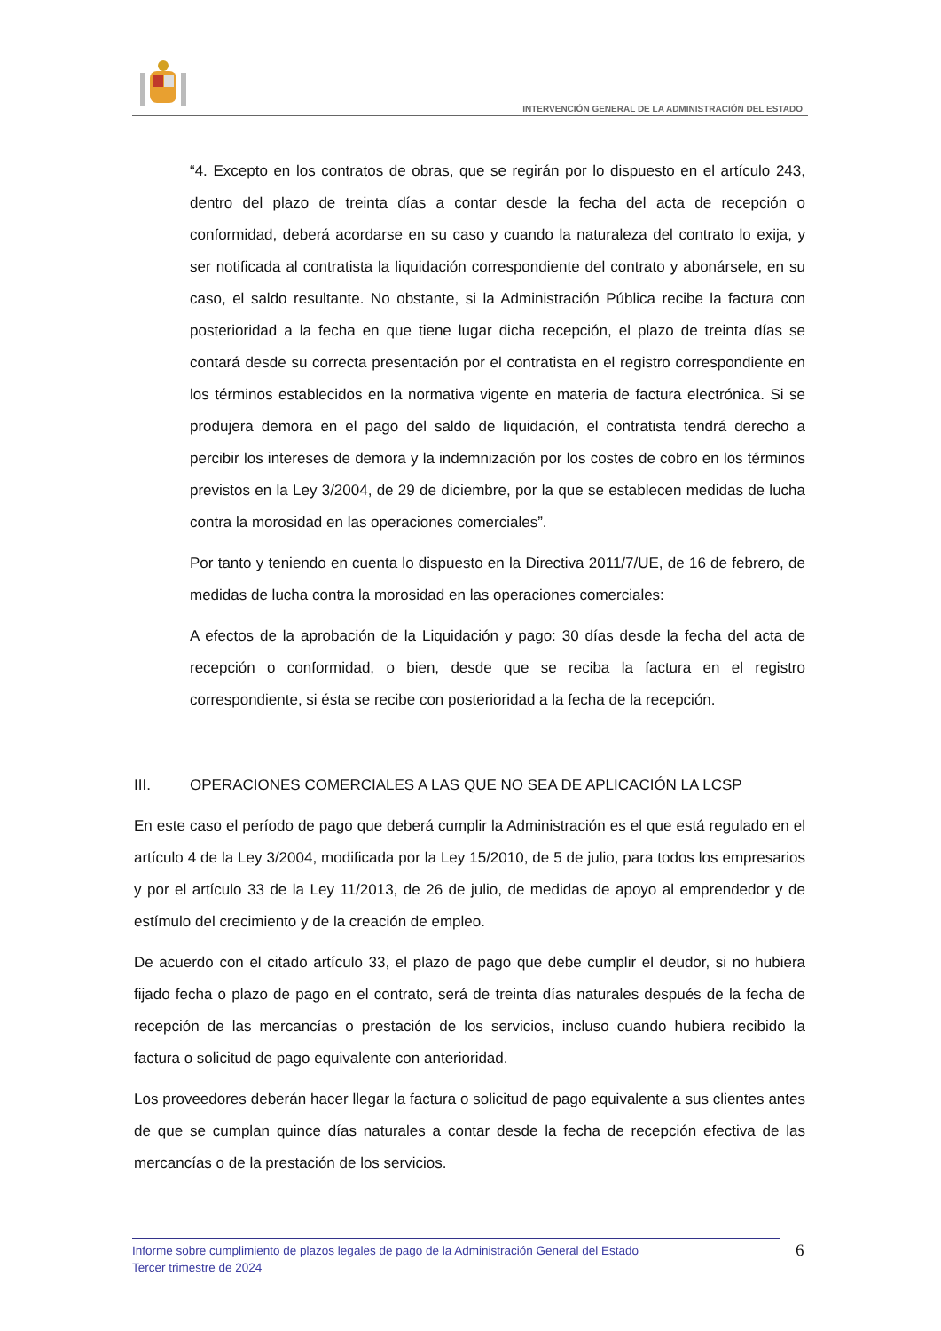INTERVENCIÓN GENERAL DE LA ADMINISTRACIÓN DEL ESTADO
“4. Excepto en los contratos de obras, que se regirán por lo dispuesto en el artículo 243, dentro del plazo de treinta días a contar desde la fecha del acta de recepción o conformidad, deberá acordarse en su caso y cuando la naturaleza del contrato lo exija, y ser notificada al contratista la liquidación correspondiente del contrato y abonársele, en su caso, el saldo resultante. No obstante, si la Administración Pública recibe la factura con posterioridad a la fecha en que tiene lugar dicha recepción, el plazo de treinta días se contará desde su correcta presentación por el contratista en el registro correspondiente en los términos establecidos en la normativa vigente en materia de factura electrónica. Si se produjera demora en el pago del saldo de liquidación, el contratista tendrá derecho a percibir los intereses de demora y la indemnización por los costes de cobro en los términos previstos en la Ley 3/2004, de 29 de diciembre, por la que se establecen medidas de lucha contra la morosidad en las operaciones comerciales”.
Por tanto y teniendo en cuenta lo dispuesto en la Directiva 2011/7/UE, de 16 de febrero, de medidas de lucha contra la morosidad en las operaciones comerciales:
A efectos de la aprobación de la Liquidación y pago: 30 días desde la fecha del acta de recepción o conformidad, o bien, desde que se reciba la factura en el registro correspondiente, si ésta se recibe con posterioridad a la fecha de la recepción.
III. OPERACIONES COMERCIALES A LAS QUE NO SEA DE APLICACIÓN LA LCSP
En este caso el período de pago que deberá cumplir la Administración es el que está regulado en el artículo 4 de la Ley 3/2004, modificada por la Ley 15/2010, de 5 de julio, para todos los empresarios y por el artículo 33 de la Ley 11/2013, de 26 de julio, de medidas de apoyo al emprendedor y de estímulo del crecimiento y de la creación de empleo.
De acuerdo con el citado artículo 33, el plazo de pago que debe cumplir el deudor, si no hubiera fijado fecha o plazo de pago en el contrato, será de treinta días naturales después de la fecha de recepción de las mercancías o prestación de los servicios, incluso cuando hubiera recibido la factura o solicitud de pago equivalente con anterioridad.
Los proveedores deberán hacer llegar la factura o solicitud de pago equivalente a sus clientes antes de que se cumplan quince días naturales a contar desde la fecha de recepción efectiva de las mercancías o de la prestación de los servicios.
Informe sobre cumplimiento de plazos legales de pago de la Administración General del Estado
Tercer trimestre de 2024
6